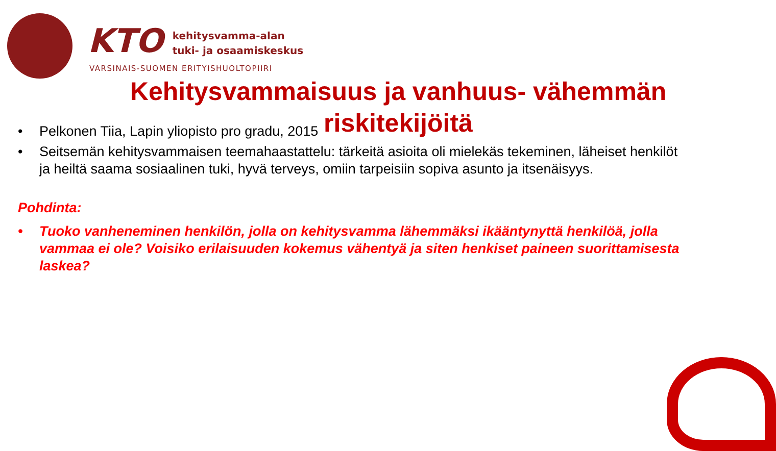KTO
kehitysvamma-alan
tuki- ja osaamiskeskus
VARSINAIS-SUOMEN ERITYISHUOLTOPIIRI
Kehitysvammaisuus ja vanhuus- vähemmän riskitekijöitä
• Pelkonen Tiia, Lapin yliopisto pro gradu, 2015
• Seitsemän kehitysvammaisen teemahaastattelu: tärkeitä asioita oli mielekäs tekeminen, läheiset henkilöt ja heiltä saama sosiaalinen tuki, hyvä terveys, omiin tarpeisiin sopiva asunto ja itsenäisyys.
Pohdinta:
• Tuoko vanheneminen henkilön, jolla on kehitysvamma lähemmäksi ikääntynyttä henkilöä, jolla vammaa ei ole? Voisiko erilaisuuden kokemus vähentyä ja siten henkiset paineen suorittamisesta laskea?